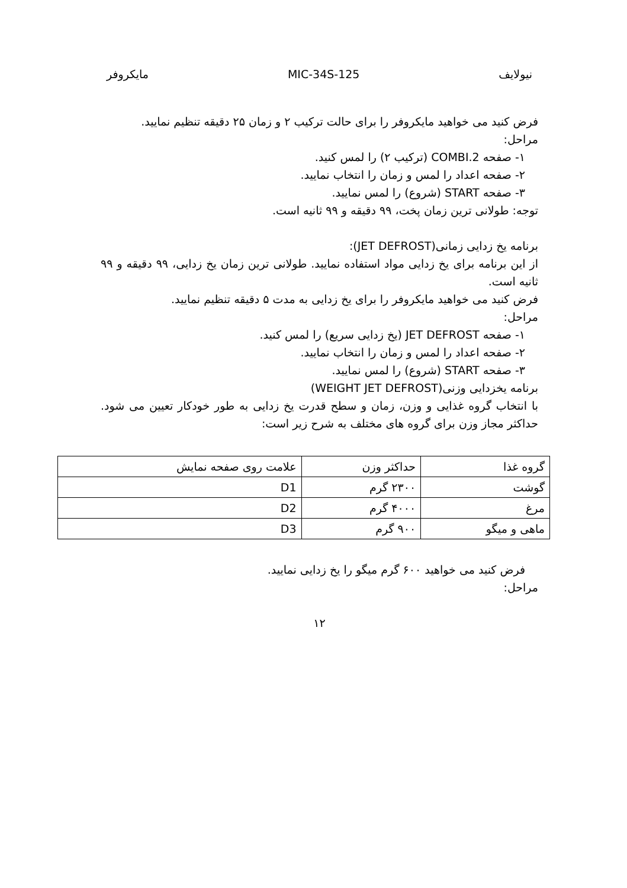نیولایف MIC-34S-125 مایکروفر
فرض کنید می خواهید مایکروفر را برای حالت ترکیب ۲ و زمان ۲۵ دقیقه تنظیم نمایید.
مراحل:
۱- صفحه COMBI.2 (ترکیب ۲) را لمس کنید.
۲- صفحه اعداد را لمس و زمان را انتخاب نمایید.
۳- صفحه START (شروع) را لمس نمایید.
توجه: طولانی ترین زمان پخت، ۹۹ دقیقه و ۹۹ ثانیه است.
برنامه یخ زدایی زمانی(JET DEFROST):
از این برنامه برای یخ زدایی مواد استفاده نمایید. طولانی ترین زمان یخ زدایی، ۹۹ دقیقه و ۹۹ ثانیه است.
فرض کنید می خواهید مایکروفر را برای یخ زدایی به مدت ۵ دقیقه تنظیم نمایید.
مراحل:
۱- صفحه JET DEFROST (یخ زدایی سریع) را لمس کنید.
۲- صفحه اعداد را لمس و زمان را انتخاب نمایید.
۳- صفحه START (شروع) را لمس نمایید.
برنامه یخزدایی وزنی(WEIGHT JET DEFROST)
با انتخاب گروه غذایی و وزن، زمان و سطح قدرت یخ زدایی به طور خودکار تعیین می شود. حداکثر مجاز وزن برای گروه های مختلف به شرح زیر است:
| گروه غذا | حداکثر وزن | علامت روی صفحه نمایش |
| گوشت | ۲۳۰۰ گرم | D1 |
| مرغ | ۴۰۰۰ گرم | D2 |
| ماهی و میگو | ۹۰۰ گرم | D3 |
فرض کنید می خواهید ۶۰۰ گرم میگو را یخ زدایی نمایید.
مراحل:
۱۲